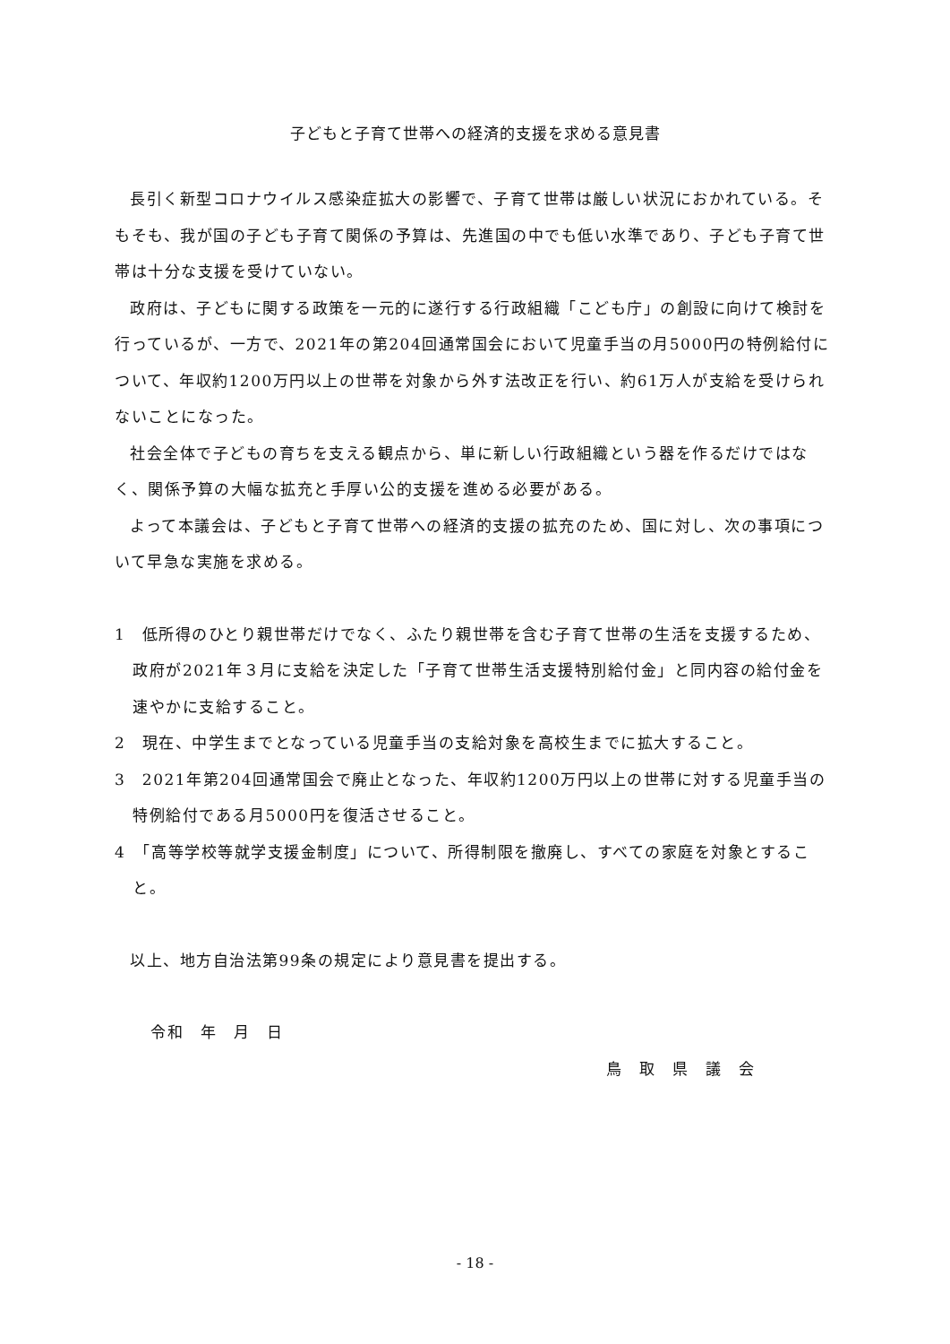子どもと子育て世帯への経済的支援を求める意見書
長引く新型コロナウイルス感染症拡大の影響で、子育て世帯は厳しい状況におかれている。そもそも、我が国の子ども子育て関係の予算は、先進国の中でも低い水準であり、子ども子育て世帯は十分な支援を受けていない。
政府は、子どもに関する政策を一元的に遂行する行政組織「こども庁」の創設に向けて検討を行っているが、一方で、2021年の第204回通常国会において児童手当の月5000円の特例給付について、年収約1200万円以上の世帯を対象から外す法改正を行い、約61万人が支給を受けられないことになった。
社会全体で子どもの育ちを支える観点から、単に新しい行政組織という器を作るだけではなく、関係予算の大幅な拡充と手厚い公的支援を進める必要がある。
よって本議会は、子どもと子育て世帯への経済的支援の拡充のため、国に対し、次の事項について早急な実施を求める。
1　低所得のひとり親世帯だけでなく、ふたり親世帯を含む子育て世帯の生活を支援するため、政府が2021年３月に支給を決定した「子育て世帯生活支援特別給付金」と同内容の給付金を速やかに支給すること。
2　現在、中学生までとなっている児童手当の支給対象を高校生までに拡大すること。
3　2021年第204回通常国会で廃止となった、年収約1200万円以上の世帯に対する児童手当の特例給付である月5000円を復活させること。
4　「高等学校等就学支援金制度」について、所得制限を撤廃し、すべての家庭を対象とすること。
以上、地方自治法第99条の規定により意見書を提出する。
令和　年　月　日
鳥　取　県　議　会
- 18 -